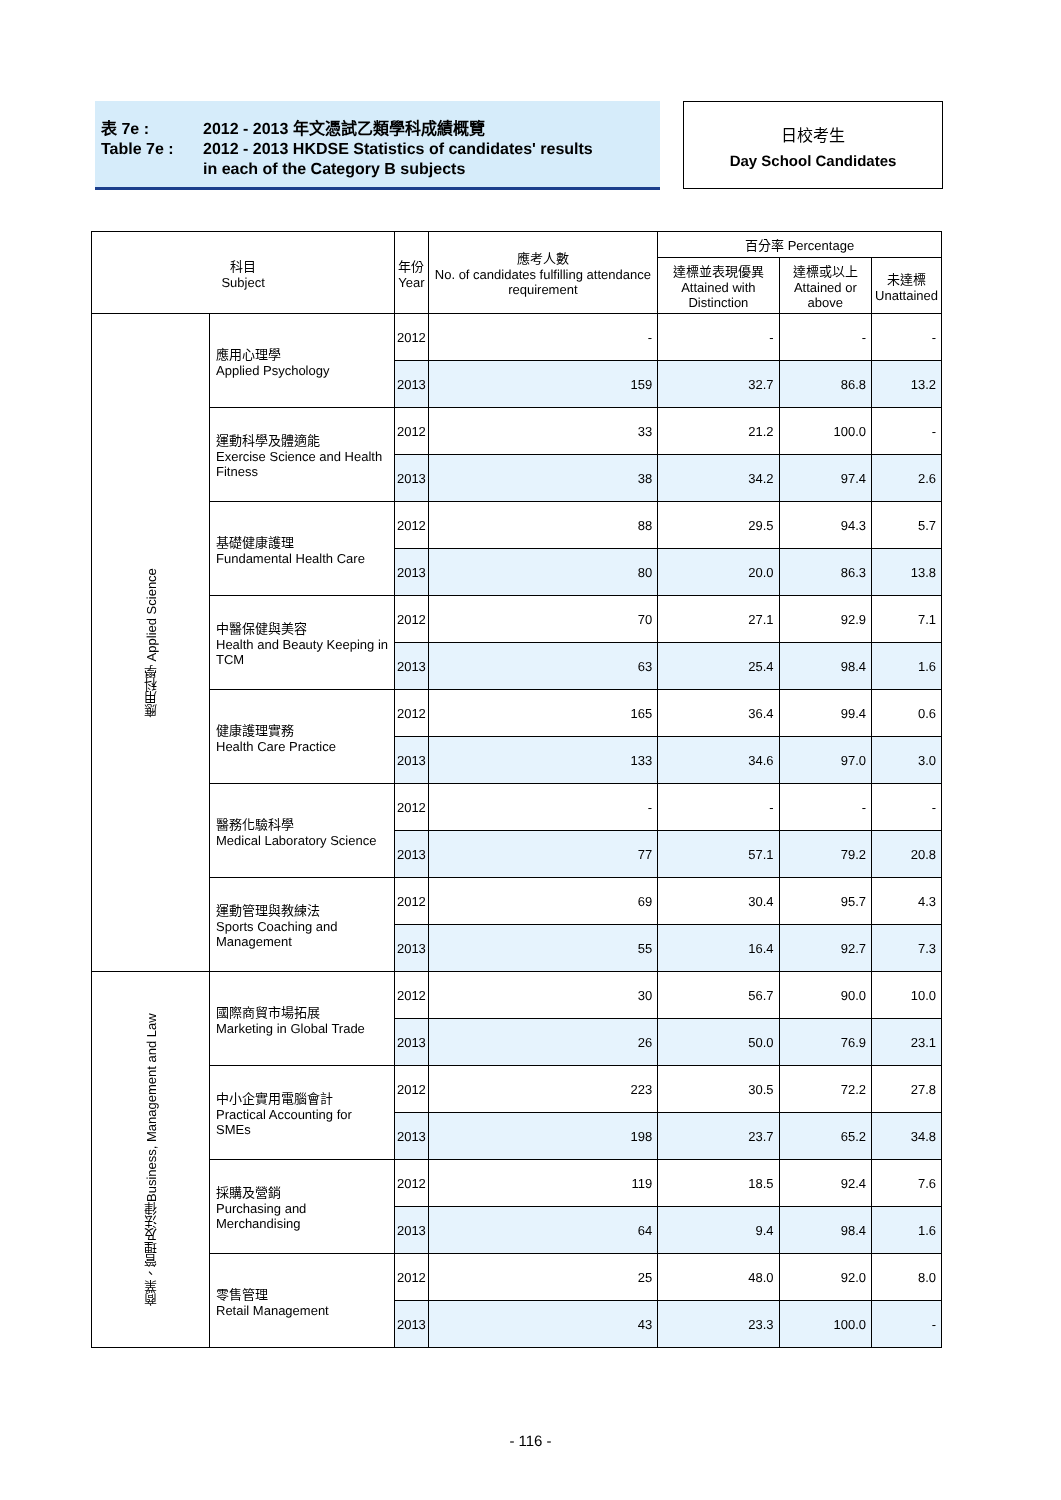表 7e : 2012 - 2013 年文憑試乙類學科成績概覽
Table 7e : 2012 - 2013 HKDSE Statistics of candidates' results
in each of the Category B subjects
日校考生
Day School Candidates
| 科目 Subject | | 年份 Year | 應考人數 No. of candidates fulfilling attendance requirement | 百分率 Percentage | | |
| --- | --- | --- | --- | --- | --- | --- |
| | | | | 達標並表現優異 Attained with Distinction | 達標或以上 Attained or above | 未達標 Unattained |
| 應用科學 Applied Science | 應用心理學 Applied Psychology | 2012 | - | - | - | - |
| | | 2013 | 159 | 32.7 | 86.8 | 13.2 |
| | 運動科學及體適能 Exercise Science and Health Fitness | 2012 | 33 | 21.2 | 100.0 | - |
| | | 2013 | 38 | 34.2 | 97.4 | 2.6 |
| | 基礎健康護理 Fundamental Health Care | 2012 | 88 | 29.5 | 94.3 | 5.7 |
| | | 2013 | 80 | 20.0 | 86.3 | 13.8 |
| | 中醫保健與美容 Health and Beauty Keeping in TCM | 2012 | 70 | 27.1 | 92.9 | 7.1 |
| | | 2013 | 63 | 25.4 | 98.4 | 1.6 |
| | 健康護理實務 Health Care Practice | 2012 | 165 | 36.4 | 99.4 | 0.6 |
| | | 2013 | 133 | 34.6 | 97.0 | 3.0 |
| | 醫務化驗科學 Medical Laboratory Science | 2012 | - | - | - | - |
| | | 2013 | 77 | 57.1 | 79.2 | 20.8 |
| | 運動管理與教練法 Sports Coaching and Management | 2012 | 69 | 30.4 | 95.7 | 4.3 |
| | | 2013 | 55 | 16.4 | 92.7 | 7.3 |
| 商業、管理及法律Business, Management and Law | 國際商貿市場拓展 Marketing in Global Trade | 2012 | 30 | 56.7 | 90.0 | 10.0 |
| | | 2013 | 26 | 50.0 | 76.9 | 23.1 |
| | 中小企實用電腦會計 Practical Accounting for SMEs | 2012 | 223 | 30.5 | 72.2 | 27.8 |
| | | 2013 | 198 | 23.7 | 65.2 | 34.8 |
| | 採購及營銷 Purchasing and Merchandising | 2012 | 119 | 18.5 | 92.4 | 7.6 |
| | | 2013 | 64 | 9.4 | 98.4 | 1.6 |
| | 零售管理 Retail Management | 2012 | 25 | 48.0 | 92.0 | 8.0 |
| | | 2013 | 43 | 23.3 | 100.0 | - |
- 116 -